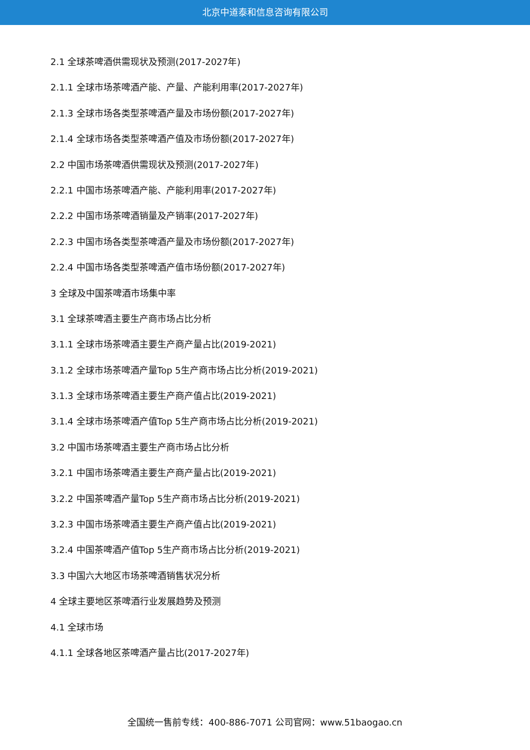北京中道泰和信息咨询有限公司
2.1 全球茶啤酒供需现状及预测(2017-2027年)
2.1.1 全球市场茶啤酒产能、产量、产能利用率(2017-2027年)
2.1.3 全球市场各类型茶啤酒产量及市场份额(2017-2027年)
2.1.4 全球市场各类型茶啤酒产值及市场份额(2017-2027年)
2.2 中国市场茶啤酒供需现状及预测(2017-2027年)
2.2.1 中国市场茶啤酒产能、产能利用率(2017-2027年)
2.2.2 中国市场茶啤酒销量及产销率(2017-2027年)
2.2.3 中国市场各类型茶啤酒产量及市场份额(2017-2027年)
2.2.4 中国市场各类型茶啤酒产值市场份额(2017-2027年)
3 全球及中国茶啤酒市场集中率
3.1 全球茶啤酒主要生产商市场占比分析
3.1.1 全球市场茶啤酒主要生产商产量占比(2019-2021)
3.1.2 全球市场茶啤酒产量Top 5生产商市场占比分析(2019-2021)
3.1.3 全球市场茶啤酒主要生产商产值占比(2019-2021)
3.1.4 全球市场茶啤酒产值Top 5生产商市场占比分析(2019-2021)
3.2 中国市场茶啤酒主要生产商市场占比分析
3.2.1 中国市场茶啤酒主要生产商产量占比(2019-2021)
3.2.2 中国茶啤酒产量Top 5生产商市场占比分析(2019-2021)
3.2.3 中国市场茶啤酒主要生产商产值占比(2019-2021)
3.2.4 中国茶啤酒产值Top 5生产商市场占比分析(2019-2021)
3.3 中国六大地区市场茶啤酒销售状况分析
4 全球主要地区茶啤酒行业发展趋势及预测
4.1 全球市场
4.1.1 全球各地区茶啤酒产量占比(2017-2027年)
全国统一售前专线：400-886-7071 公司官网：www.51baogao.cn